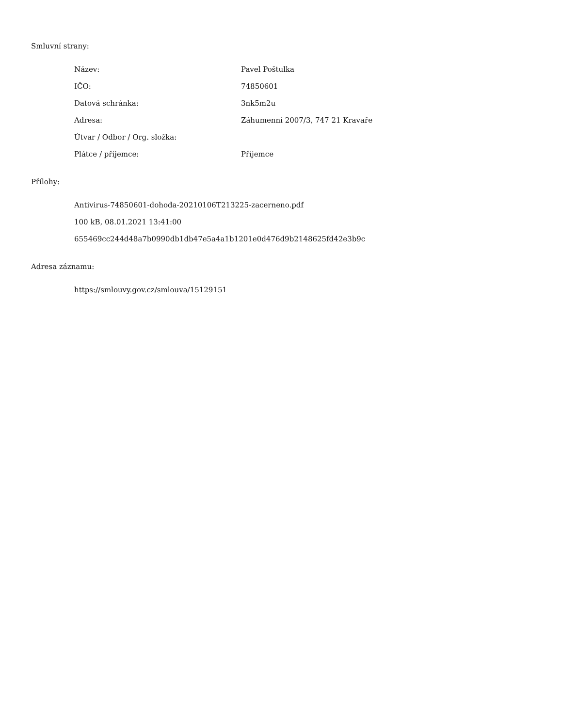Smluvní strany:
| Název: | Pavel Poštulka |
| IČO: | 74850601 |
| Datová schránka: | 3nk5m2u |
| Adresa: | Záhumenní 2007/3, 747 21 Kravaře |
| Útvar / Odbor / Org. složka: | |
| Plátce / příjemce: | Příjemce |
Přílohy:
Antivirus-74850601-dohoda-20210106T213225-zacerneno.pdf
100 kB, 08.01.2021 13:41:00
655469cc244d48a7b0990db1db47e5a4a1b1201e0d476d9b2148625fd42e3b9c
Adresa záznamu:
https://smlouvy.gov.cz/smlouva/15129151